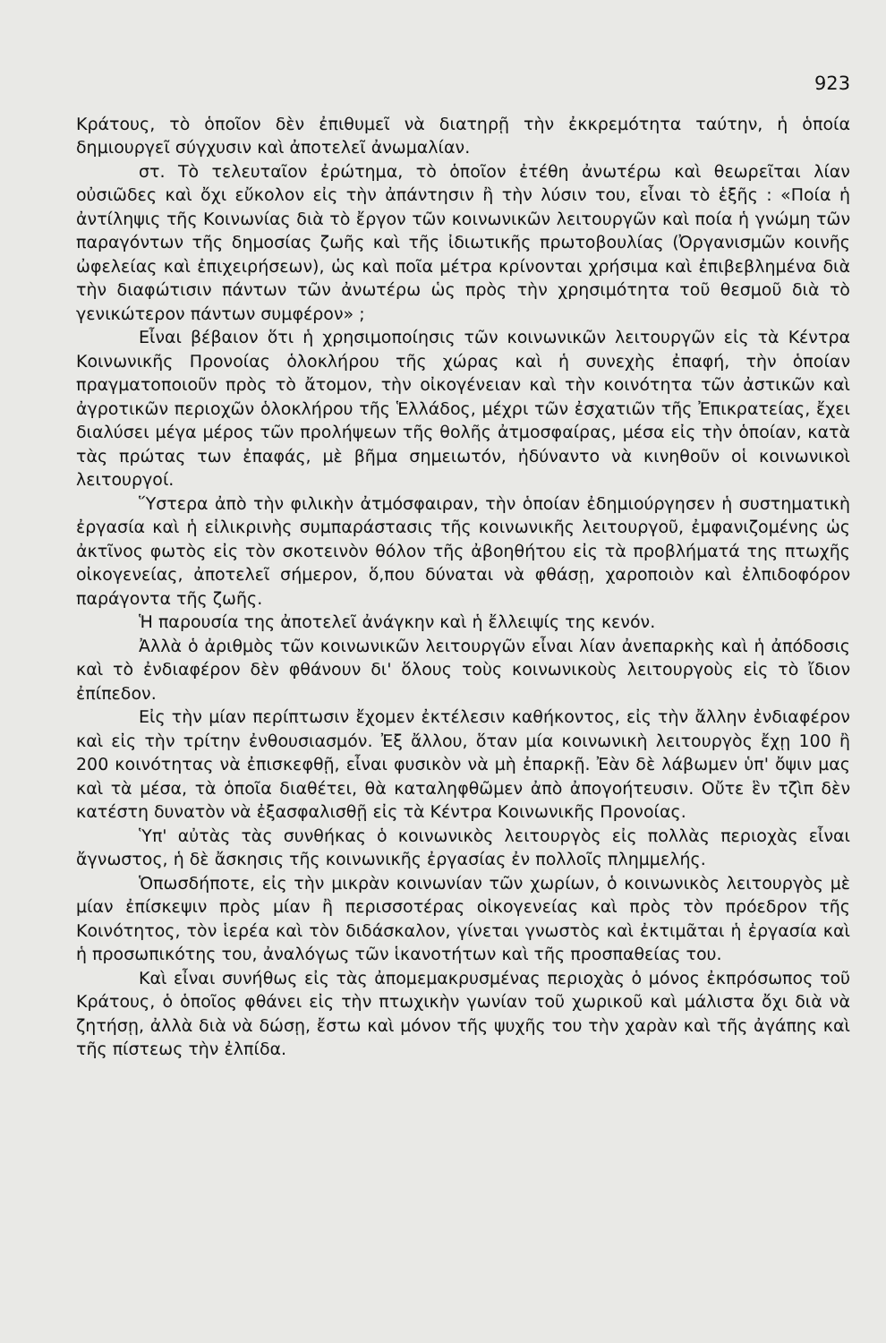923
Κράτους, τὸ ὁποῖον δὲν ἐπιθυμεῖ νὰ διατηρῇ τὴν ἐκκρεμότητα ταύτην, ἡ ὁποία δημιουργεῖ σύγχυσιν καὶ ἀποτελεῖ ἀνωμαλίαν.
στ. Τὸ τελευταῖον ἐρώτημα, τὸ ὁποῖον ἐτέθη ἀνωτέρω καὶ θεωρεῖται λίαν οὐσιῶδες καὶ ὄχι εὔκολον εἰς τὴν ἀπάντησιν ἢ τὴν λύσιν του, εἶναι τὸ ἑξῆς : «Ποία ἡ ἀντίληψις τῆς Κοινωνίας διὰ τὸ ἔργον τῶν κοινωνικῶν λειτουργῶν καὶ ποία ἡ γνώμη τῶν παραγόντων τῆς δημοσίας ζωῆς καὶ τῆς ἰδιωτικῆς πρωτοβουλίας (Ὀργανισμῶν κοινῆς ὠφελείας καὶ ἐπιχειρήσεων), ὡς καὶ ποῖα μέτρα κρίνονται χρήσιμα καὶ ἐπιβεβλημένα διὰ τὴν διαφώτισιν πάντων τῶν ἀνωτέρω ὡς πρὸς τὴν χρησιμότητα τοῦ θεσμοῦ διὰ τὸ γενικώτερον πάντων συμφέρον» ;
Εἶναι βέβαιον ὅτι ἡ χρησιμοποίησις τῶν κοινωνικῶν λειτουργῶν εἰς τὰ Κέντρα Κοινωνικῆς Προνοίας ὁλοκλήρου τῆς χώρας καὶ ἡ συνεχὴς ἐπαφή, τὴν ὁποίαν πραγματοποιοῦν πρὸς τὸ ἄτομον, τὴν οἰκογένειαν καὶ τὴν κοινότητα τῶν ἀστικῶν καὶ ἀγροτικῶν περιοχῶν ὁλοκλήρου τῆς Ἑλλάδος, μέχρι τῶν ἐσχατιῶν τῆς Ἐπικρατείας, ἔχει διαλύσει μέγα μέρος τῶν προλήψεων τῆς θολῆς ἀτμοσφαίρας, μέσα εἰς τὴν ὁποίαν, κατὰ τὰς πρώτας των ἐπαφάς, μὲ βῆμα σημειωτόν, ἠδύναντο νὰ κινηθοῦν οἱ κοινωνικοὶ λειτουργοί.
Ὕστερα ἀπὸ τὴν φιλικὴν ἀτμόσφαιραν, τὴν ὁποίαν ἐδημιούργησεν ἡ συστηματικὴ ἐργασία καὶ ἡ εἰλικρινὴς συμπαράστασις τῆς κοινωνικῆς λειτουργοῦ, ἐμφανιζομένης ὡς ἀκτῖνος φωτὸς εἰς τὸν σκοτεινὸν θόλον τῆς ἀβοηθήτου εἰς τὰ προβλήματά της πτωχῆς οἰκογενείας, ἀποτελεῖ σήμερον, ὅ,που δύναται νὰ φθάσῃ, χαροποιὸν καὶ ἐλπιδοφόρον παράγοντα τῆς ζωῆς.
Ἡ παρουσία της ἀποτελεῖ ἀνάγκην καὶ ἡ ἔλλειψίς της κενόν.
Ἀλλὰ ὁ ἀριθμὸς τῶν κοινωνικῶν λειτουργῶν εἶναι λίαν ἀνεπαρκὴς καὶ ἡ ἀπόδοσις καὶ τὸ ἐνδιαφέρον δὲν φθάνουν δι' ὅλους τοὺς κοινωνικοὺς λειτουργοὺς εἰς τὸ ἴδιον ἐπίπεδον.
Εἰς τὴν μίαν περίπτωσιν ἔχομεν ἐκτέλεσιν καθήκοντος, εἰς τὴν ἄλλην ἐνδιαφέρον καὶ εἰς τὴν τρίτην ἐνθουσιασμόν. Ἐξ ἄλλου, ὅταν μία κοινωνικὴ λειτουργὸς ἔχῃ 100 ἢ 200 κοινότητας νὰ ἐπισκεφθῇ, εἶναι φυσικὸν νὰ μὴ ἐπαρκῇ. Ἐὰν δὲ λάβωμεν ὑπ' ὄψιν μας καὶ τὰ μέσα, τὰ ὁποῖα διαθέτει, θὰ καταληφθῶμεν ἀπὸ ἀπογοήτευσιν. Οὔτε ἓν τζὶπ δὲν κατέστη δυνατὸν νὰ ἐξασφαλισθῇ εἰς τὰ Κέντρα Κοινωνικῆς Προνοίας.
Ὑπ' αὐτὰς τὰς συνθήκας ὁ κοινωνικὸς λειτουργὸς εἰς πολλὰς περιοχὰς εἶναι ἄγνωστος, ἡ δὲ ἄσκησις τῆς κοινωνικῆς ἐργασίας ἐν πολλοῖς πλημμελής.
Ὁπωσδήποτε, εἰς τὴν μικρὰν κοινωνίαν τῶν χωρίων, ὁ κοινωνικὸς λειτουργὸς μὲ μίαν ἐπίσκεψιν πρὸς μίαν ἢ περισσοτέρας οἰκογενείας καὶ πρὸς τὸν πρόεδρον τῆς Κοινότητος, τὸν ἱερέα καὶ τὸν διδάσκαλον, γίνεται γνωστὸς καὶ ἐκτιμᾶται ἡ ἐργασία καὶ ἡ προσωπικότης του, ἀναλόγως τῶν ἱκανοτήτων καὶ τῆς προσπαθείας του.
Καὶ εἶναι συνήθως εἰς τὰς ἀπομεμακρυσμένας περιοχὰς ὁ μόνος ἐκπρόσωπος τοῦ Κράτους, ὁ ὁποῖος φθάνει εἰς τὴν πτωχικὴν γωνίαν τοῦ χωρικοῦ καὶ μάλιστα ὄχι διὰ νὰ ζητήσῃ, ἀλλὰ διὰ νὰ δώσῃ, ἔστω καὶ μόνον τῆς ψυχῆς του τὴν χαρὰν καὶ τῆς ἀγάπης καὶ τῆς πίστεως τὴν ἐλπίδα.